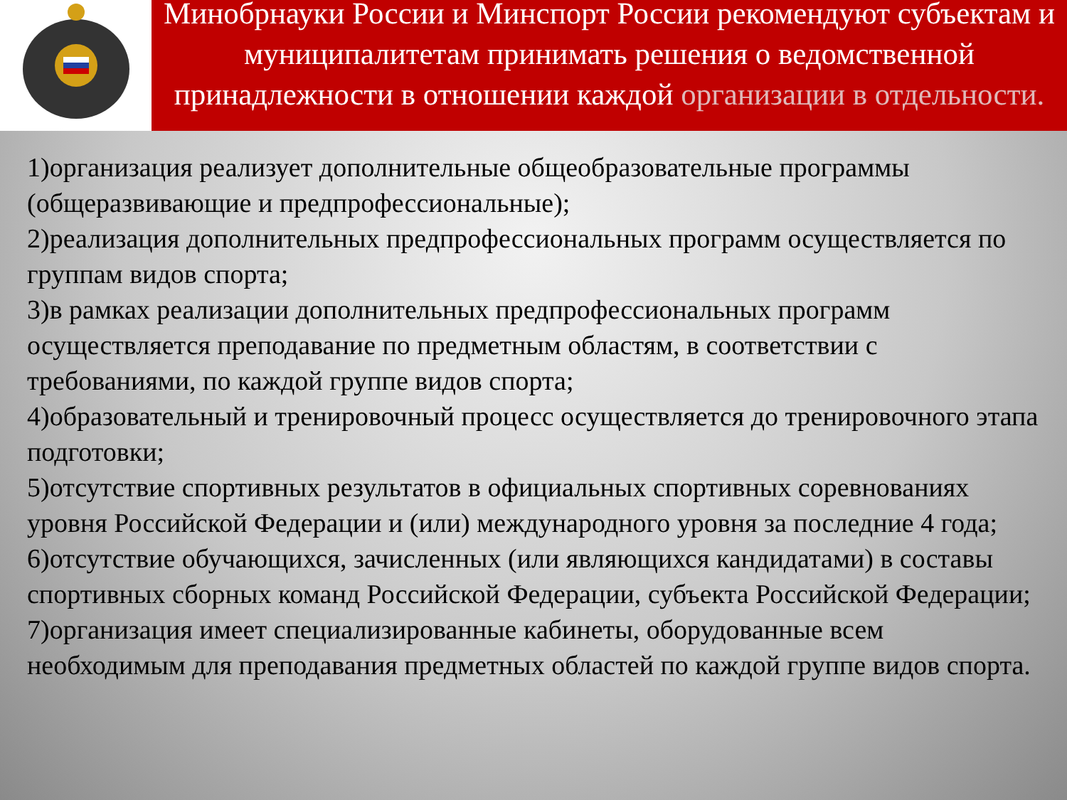Минобрнауки России и Минспорт России рекомендуют субъектам и муниципалитетам принимать решения о ведомственной принадлежности в отношении каждой организации в отдельности.
1)организация реализует дополнительные общеобразовательные программы (общеразвивающие и предпрофессиональные);
2)реализация дополнительных предпрофессиональных программ осуществляется по группам видов спорта;
3)в рамках реализации дополнительных предпрофессиональных программ осуществляется преподавание по предметным областям, в соответствии с требованиями, по каждой группе видов спорта;
4)образовательный и тренировочный процесс осуществляется до тренировочного этапа подготовки;
5)отсутствие спортивных результатов в официальных спортивных соревнованиях уровня Российской Федерации и (или) международного уровня за последние 4 года;
6)отсутствие обучающихся, зачисленных (или являющихся кандидатами) в составы спортивных сборных команд Российской Федерации, субъекта Российской Федерации;
7)организация имеет специализированные кабинеты, оборудованные всем необходимым для преподавания предметных областей по каждой группе видов спорта.